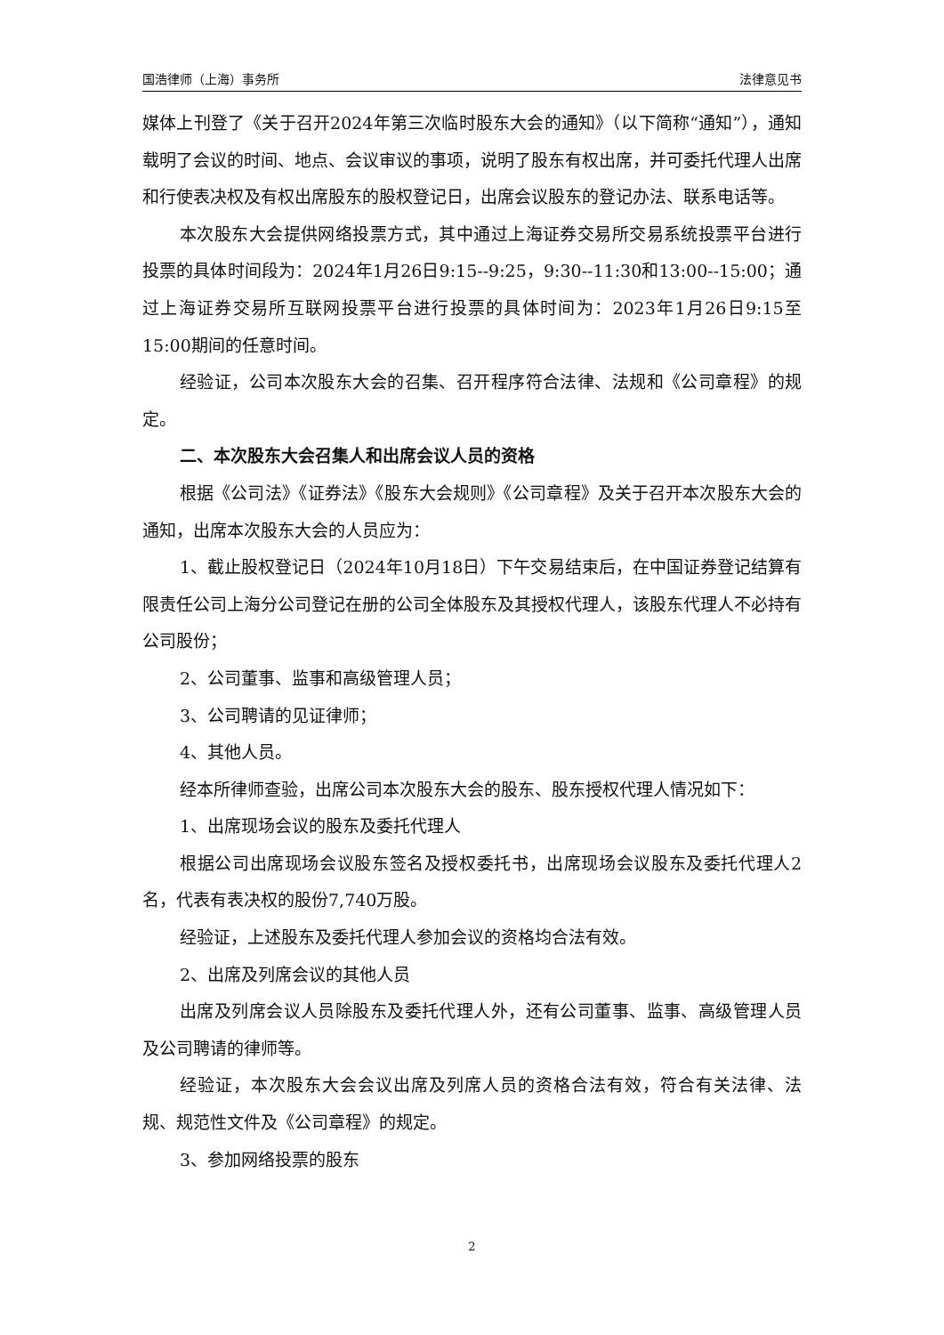国浩律师（上海）事务所 法律意见书
媒体上刊登了《关于召开2024年第三次临时股东大会的通知》（以下简称“通知”），通知载明了会议的时间、地点、会议审议的事项，说明了股东有权出席，并可委托代理人出席和行使表决权及有权出席股东的股权登记日，出席会议股东的登记办法、联系电话等。
本次股东大会提供网络投票方式，其中通过上海证券交易所交易系统投票平台进行投票的具体时间段为：2024年1月26日9:15--9:25，9:30--11:30和13:00--15:00；通过上海证券交易所互联网投票平台进行投票的具体时间为：2023年1月26日9:15至15:00期间的任意时间。
经验证，公司本次股东大会的召集、召开程序符合法律、法规和《公司章程》的规定。
二、本次股东大会召集人和出席会议人员的资格
根据《公司法》《证券法》《股东大会规则》《公司章程》及关于召开本次股东大会的通知，出席本次股东大会的人员应为：
1、截止股权登记日（2024年10月18日）下午交易结束后，在中国证券登记结算有限责任公司上海分公司登记在册的公司全体股东及其授权代理人，该股东代理人不必持有公司股份；
2、公司董事、监事和高级管理人员；
3、公司聘请的见证律师；
4、其他人员。
经本所律师查验，出席公司本次股东大会的股东、股东授权代理人情况如下：
1、出席现场会议的股东及委托代理人
根据公司出席现场会议股东签名及授权委托书，出席现场会议股东及委托代理人2名，代表有表决权的股份7,740万股。
经验证，上述股东及委托代理人参加会议的资格均合法有效。
2、出席及列席会议的其他人员
出席及列席会议人员除股东及委托代理人外，还有公司董事、监事、高级管理人员及公司聘请的律师等。
经验证，本次股东大会会议出席及列席人员的资格合法有效，符合有关法律、法规、规范性文件及《公司章程》的规定。
3、参加网络投票的股东
2